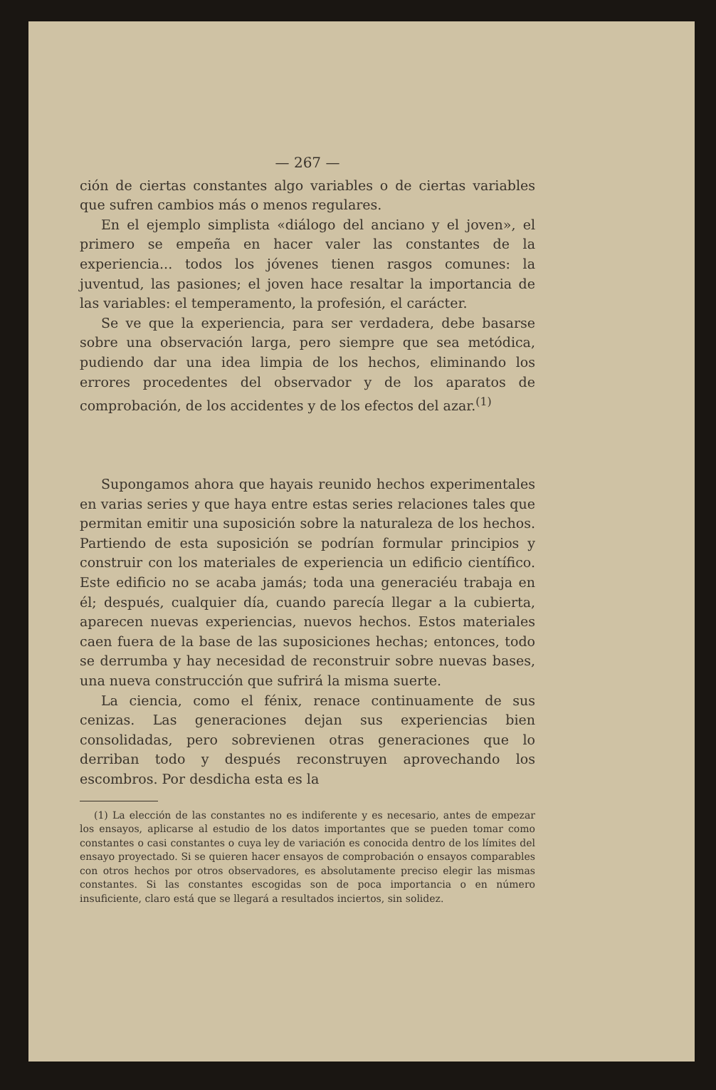— 267 —
ción de ciertas constantes algo variables o de ciertas variables que sufren cambios más o menos regulares.
En el ejemplo simplista «diálogo del anciano y el joven», el primero se empeña en hacer valer las constantes de la experiencia... todos los jóvenes tienen rasgos comunes: la juventud, las pasiones; el joven hace resaltar la importancia de las variables: el temperamento, la profesión, el carácter.
Se ve que la experiencia, para ser verdadera, debe basarse sobre una observación larga, pero siempre que sea metódica, pudiendo dar una idea limpia de los hechos, eliminando los errores procedentes del observador y de los aparatos de comprobación, de los accidentes y de los efectos del azar.<sup>(1)</sup>
Supongamos ahora que hayais reunido hechos experimentales en varias series y que haya entre estas series relaciones tales que permitan emitir una suposición sobre la naturaleza de los hechos. Partiendo de esta suposición se podrían formular principios y construir con los materiales de experiencia un edificio científico. Este edificio no se acaba jamás; toda una generaciéu trabaja en él; después, cualquier día, cuando parecía llegar a la cubierta, aparecen nuevas experiencias, nuevos hechos. Estos materiales caen fuera de la base de las suposiciones hechas; entonces, todo se derrumba y hay necesidad de reconstruir sobre nuevas bases, una nueva construcción que sufrirá la misma suerte.
La ciencia, como el fénix, renace continuamente de sus cenizas. Las generaciones dejan sus experiencias bien consolidadas, pero sobrevienen otras generaciones que lo derriban todo y después reconstruyen aprovechando los escombros. Por desdicha esta es la
(1) La elección de las constantes no es indiferente y es necesario, antes de empezar los ensayos, aplicarse al estudio de los datos importantes que se pueden tomar como constantes o casi constantes o cuya ley de variación es conocida dentro de los límites del ensayo proyectado. Si se quieren hacer ensayos de comprobación o ensayos comparables con otros hechos por otros observadores, es absolutamente preciso elegir las mismas constantes. Si las constantes escogidas son de poca importancia o en número insuficiente, claro está que se llegará a resultados inciertos, sin solidez.